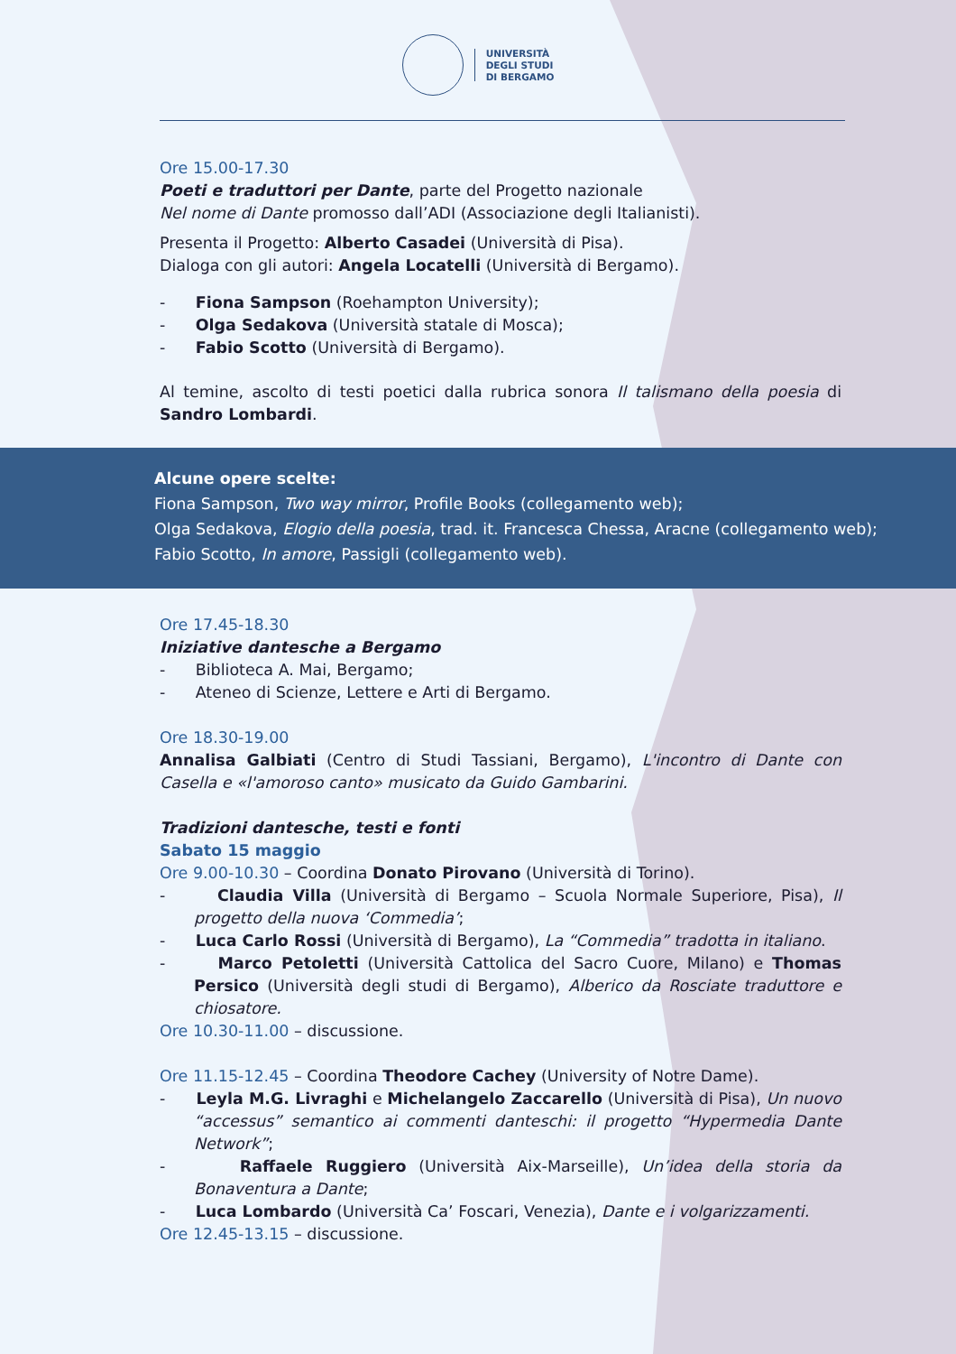UNIVERSITÀ
DEGLI STUDI
DI BERGAMO
Ore 15.00-17.30
Poeti e traduttori per Dante, parte del Progetto nazionale
Nel nome di Dante promosso dall’ADI (Associazione degli Italianisti).
Presenta il Progetto: Alberto Casadei (Università di Pisa).
Dialoga con gli autori: Angela Locatelli (Università di Bergamo).
- Fiona Sampson (Roehampton University);
- Olga Sedakova (Università statale di Mosca);
- Fabio Scotto (Università di Bergamo).
Al temine, ascolto di testi poetici dalla rubrica sonora Il talismano della poesia di Sandro Lombardi.
Alcune opere scelte:
Fiona Sampson, Two way mirror, Profile Books (collegamento web);
Olga Sedakova, Elogio della poesia, trad. it. Francesca Chessa, Aracne (collegamento web);
Fabio Scotto, In amore, Passigli (collegamento web).
Ore 17.45-18.30
Iniziative dantesche a Bergamo
- Biblioteca A. Mai, Bergamo;
- Ateneo di Scienze, Lettere e Arti di Bergamo.
Ore 18.30-19.00
Annalisa Galbiati (Centro di Studi Tassiani, Bergamo), L'incontro di Dante con Casella e «l'amoroso canto» musicato da Guido Gambarini.
Tradizioni dantesche, testi e fonti
Sabato 15 maggio
Ore 9.00-10.30 – Coordina Donato Pirovano (Università di Torino).
- Claudia Villa (Università di Bergamo – Scuola Normale Superiore, Pisa), Il progetto della nuova ‘Commedia’;
- Luca Carlo Rossi (Università di Bergamo), La “Commedia” tradotta in italiano.
- Marco Petoletti (Università Cattolica del Sacro Cuore, Milano) e Thomas Persico (Università degli studi di Bergamo), Alberico da Rosciate traduttore e chiosatore.
Ore 10.30-11.00 – discussione.
Ore 11.15-12.45 – Coordina Theodore Cachey (University of Notre Dame).
- Leyla M.G. Livraghi e Michelangelo Zaccarello (Università di Pisa), Un nuovo “accessus” semantico ai commenti danteschi: il progetto “Hypermedia Dante Network”;
- Raffaele Ruggiero (Università Aix-Marseille), Un’idea della storia da Bonaventura a Dante;
- Luca Lombardo (Università Ca’ Foscari, Venezia), Dante e i volgarizzamenti.
Ore 12.45-13.15 – discussione.